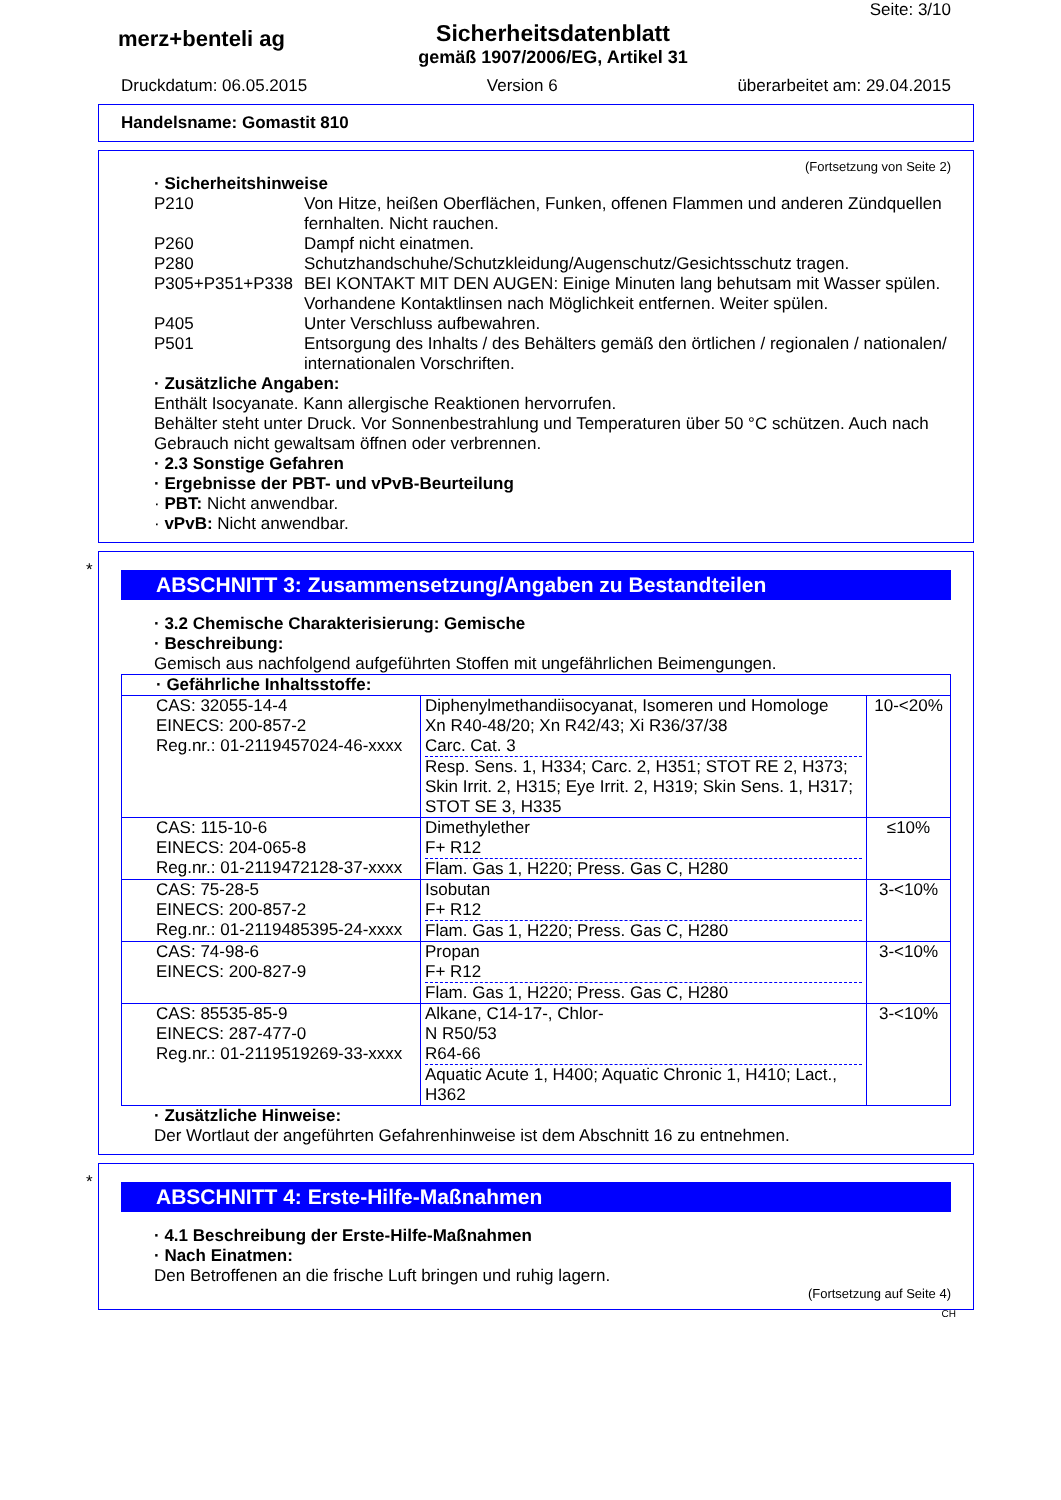Seite: 3/10
merz+benteli ag
Sicherheitsdatenblatt
gemäß 1907/2006/EG, Artikel 31
Druckdatum: 06.05.2015 Version 6 überarbeitet am: 29.04.2015
Handelsname: Gomastit 810
(Fortsetzung von Seite 2)
· Sicherheitshinweise
P210 Von Hitze, heißen Oberflächen, Funken, offenen Flammen und anderen Zündquellen fernhalten. Nicht rauchen.
P260 Dampf nicht einatmen.
P280 Schutzhandschuhe/Schutzkleidung/Augenschutz/Gesichtsschutz tragen.
P305+P351+P338 BEI KONTAKT MIT DEN AUGEN: Einige Minuten lang behutsam mit Wasser spülen. Vorhandene Kontaktlinsen nach Möglichkeit entfernen. Weiter spülen.
P405 Unter Verschluss aufbewahren.
P501 Entsorgung des Inhalts / des Behälters gemäß den örtlichen / regionalen / nationalen/ internationalen Vorschriften.
· Zusätzliche Angaben:
Enthält Isocyanate. Kann allergische Reaktionen hervorrufen.
Behälter steht unter Druck. Vor Sonnenbestrahlung und Temperaturen über 50 °C schützen. Auch nach Gebrauch nicht gewaltsam öffnen oder verbrennen.
· 2.3 Sonstige Gefahren
· Ergebnisse der PBT- und vPvB-Beurteilung
· PBT: Nicht anwendbar.
· vPvB: Nicht anwendbar.
*
ABSCHNITT 3: Zusammensetzung/Angaben zu Bestandteilen
· 3.2 Chemische Charakterisierung: Gemische
· Beschreibung:
Gemisch aus nachfolgend aufgeführten Stoffen mit ungefährlichen Beimengungen.
| · Gefährliche Inhaltsstoffe: | | |
| CAS: 32055-14-4 EINECS: 200-857-2 Reg.nr.: 01-2119457024-46-xxxx | Diphenylmethandiisocyanat, Isomeren und Homologe Xn R40-48/20; Xn R42/43; Xi R36/37/38 Carc. Cat. 3 Resp. Sens. 1, H334; Carc. 2, H351; STOT RE 2, H373; Skin Irrit. 2, H315; Eye Irrit. 2, H319; Skin Sens. 1, H317; STOT SE 3, H335 | 10-<20% |
| CAS: 115-10-6 EINECS: 204-065-8 Reg.nr.: 01-2119472128-37-xxxx | Dimethylether F+ R12 Flam. Gas 1, H220; Press. Gas C, H280 | ≤10% |
| CAS: 75-28-5 EINECS: 200-857-2 Reg.nr.: 01-2119485395-24-xxxx | Isobutan F+ R12 Flam. Gas 1, H220; Press. Gas C, H280 | 3-<10% |
| CAS: 74-98-6 EINECS: 200-827-9 | Propan F+ R12 Flam. Gas 1, H220; Press. Gas C, H280 | 3-<10% |
| CAS: 85535-85-9 EINECS: 287-477-0 Reg.nr.: 01-2119519269-33-xxxx | Alkane, C14-17-, Chlor- N R50/53 R64-66 Aquatic Acute 1, H400; Aquatic Chronic 1, H410; Lact., H362 | 3-<10% |
· Zusätzliche Hinweise:
Der Wortlaut der angeführten Gefahrenhinweise ist dem Abschnitt 16 zu entnehmen.
*
ABSCHNITT 4: Erste-Hilfe-Maßnahmen
· 4.1 Beschreibung der Erste-Hilfe-Maßnahmen
· Nach Einatmen:
Den Betroffenen an die frische Luft bringen und ruhig lagern.
(Fortsetzung auf Seite 4)
CH